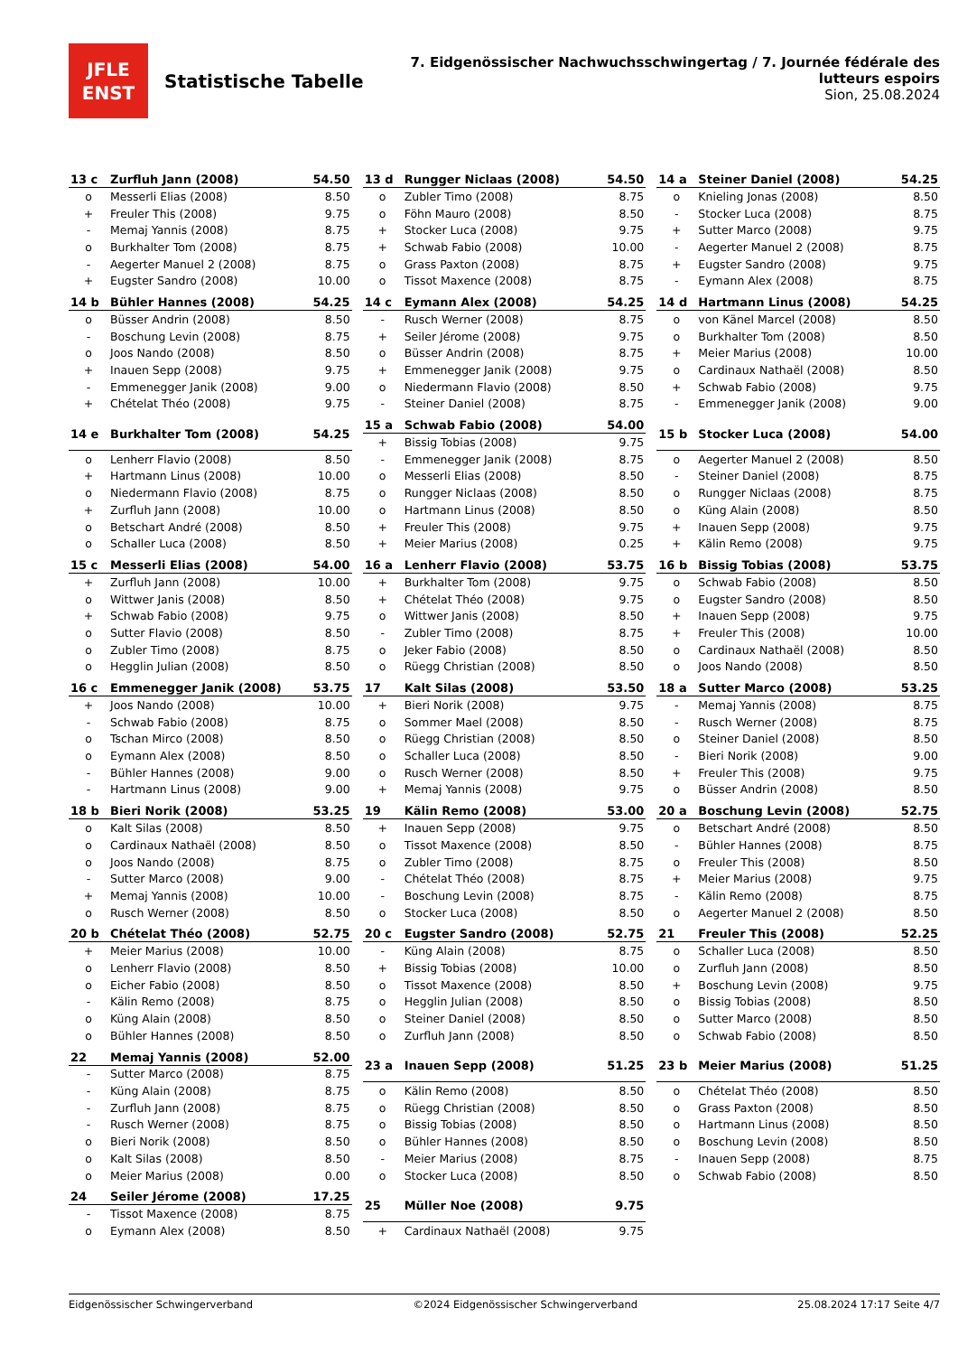JFLE
ENST
Statistische Tabelle
7. Eidgenössischer Nachwuchsschwingertag / 7. Journée fédérale des lutteurs espoirs
Sion, 25.08.2024
| 13 c | Zurfluh Jann (2008) | 54.50 |
| --- | --- | --- |
| o | Messerli Elias (2008) | 8.50 |
| + | Freuler This (2008) | 9.75 |
| - | Memaj Yannis (2008) | 8.75 |
| o | Burkhalter Tom (2008) | 8.75 |
| - | Aegerter Manuel 2 (2008) | 8.75 |
| + | Eugster Sandro (2008) | 10.00 |
| 13 d | Rungger Niclaas (2008) | 54.50 |
| --- | --- | --- |
| o | Zubler Timo (2008) | 8.75 |
| o | Föhn Mauro (2008) | 8.50 |
| + | Stocker Luca (2008) | 9.75 |
| + | Schwab Fabio (2008) | 10.00 |
| o | Grass Paxton (2008) | 8.75 |
| o | Tissot Maxence (2008) | 8.75 |
| 14 a | Steiner Daniel (2008) | 54.25 |
| --- | --- | --- |
| o | Knieling Jonas (2008) | 8.50 |
| - | Stocker Luca (2008) | 8.75 |
| + | Sutter Marco (2008) | 9.75 |
| - | Aegerter Manuel 2 (2008) | 8.75 |
| + | Eugster Sandro (2008) | 9.75 |
| - | Eymann Alex (2008) | 8.75 |
| 14 b | Bühler Hannes (2008) | 54.25 |
| --- | --- | --- |
| o | Büsser Andrin (2008) | 8.50 |
| - | Boschung Levin (2008) | 8.75 |
| o | Joos Nando (2008) | 8.50 |
| + | Inauen Sepp (2008) | 9.75 |
| - | Emmenegger Janik (2008) | 9.00 |
| + | Chételat Théo (2008) | 9.75 |
| 14 c | Eymann Alex (2008) | 54.25 |
| --- | --- | --- |
| - | Rusch Werner (2008) | 8.75 |
| + | Seiler Jérome (2008) | 9.75 |
| o | Büsser Andrin (2008) | 8.75 |
| + | Emmenegger Janik (2008) | 9.75 |
| o | Niedermann Flavio (2008) | 8.50 |
| - | Steiner Daniel (2008) | 8.75 |
| 14 d | Hartmann Linus (2008) | 54.25 |
| --- | --- | --- |
| o | von Känel Marcel (2008) | 8.50 |
| o | Burkhalter Tom (2008) | 8.50 |
| + | Meier Marius (2008) | 10.00 |
| o | Cardinaux Nathaël (2008) | 8.50 |
| + | Schwab Fabio (2008) | 9.75 |
| - | Emmenegger Janik (2008) | 9.00 |
| 14 e | Burkhalter Tom (2008) | 54.25 |
| --- | --- | --- |
| o | Lenherr Flavio (2008) | 8.50 |
| + | Hartmann Linus (2008) | 10.00 |
| o | Niedermann Flavio (2008) | 8.75 |
| + | Zurfluh Jann (2008) | 10.00 |
| o | Betschart André (2008) | 8.50 |
| o | Schaller Luca (2008) | 8.50 |
| 15 a | Schwab Fabio (2008) | 54.00 |
| --- | --- | --- |
| + | Bissig Tobias (2008) | 9.75 |
| - | Emmenegger Janik (2008) | 8.75 |
| o | Messerli Elias (2008) | 8.50 |
| o | Rungger Niclaas (2008) | 8.50 |
| o | Hartmann Linus (2008) | 8.50 |
| + | Freuler This (2008) | 9.75 |
| + | Meier Marius (2008) | 0.25 |
| 15 b | Stocker Luca (2008) | 54.00 |
| --- | --- | --- |
| o | Aegerter Manuel 2 (2008) | 8.50 |
| - | Steiner Daniel (2008) | 8.75 |
| o | Rungger Niclaas (2008) | 8.75 |
| o | Küng Alain (2008) | 8.50 |
| + | Inauen Sepp (2008) | 9.75 |
| + | Kälin Remo (2008) | 9.75 |
| 15 c | Messerli Elias (2008) | 54.00 |
| --- | --- | --- |
| + | Zurfluh Jann (2008) | 10.00 |
| o | Wittwer Janis (2008) | 8.50 |
| + | Schwab Fabio (2008) | 9.75 |
| o | Sutter Flavio (2008) | 8.50 |
| o | Zubler Timo (2008) | 8.75 |
| o | Hegglin Julian (2008) | 8.50 |
| 16 a | Lenherr Flavio (2008) | 53.75 |
| --- | --- | --- |
| + | Burkhalter Tom (2008) | 9.75 |
| + | Chételat Théo (2008) | 9.75 |
| o | Wittwer Janis (2008) | 8.50 |
| - | Zubler Timo (2008) | 8.75 |
| o | Jeker Fabio (2008) | 8.50 |
| o | Rüegg Christian (2008) | 8.50 |
| 16 b | Bissig Tobias (2008) | 53.75 |
| --- | --- | --- |
| o | Schwab Fabio (2008) | 8.50 |
| o | Eugster Sandro (2008) | 8.50 |
| + | Inauen Sepp (2008) | 9.75 |
| + | Freuler This (2008) | 10.00 |
| o | Cardinaux Nathaël (2008) | 8.50 |
| o | Joos Nando (2008) | 8.50 |
| 16 c | Emmenegger Janik (2008) | 53.75 |
| --- | --- | --- |
| + | Joos Nando (2008) | 10.00 |
| - | Schwab Fabio (2008) | 8.75 |
| o | Tschan Mirco (2008) | 8.50 |
| o | Eymann Alex (2008) | 8.50 |
| - | Bühler Hannes (2008) | 9.00 |
| - | Hartmann Linus (2008) | 9.00 |
| 17 | Kalt Silas (2008) | 53.50 |
| --- | --- | --- |
| + | Bieri Norik (2008) | 9.75 |
| o | Sommer Mael (2008) | 8.50 |
| o | Rüegg Christian (2008) | 8.50 |
| o | Schaller Luca (2008) | 8.50 |
| o | Rusch Werner (2008) | 8.50 |
| + | Memaj Yannis (2008) | 9.75 |
| 18 a | Sutter Marco (2008) | 53.25 |
| --- | --- | --- |
| - | Memaj Yannis (2008) | 8.75 |
| - | Rusch Werner (2008) | 8.75 |
| o | Steiner Daniel (2008) | 8.50 |
| - | Bieri Norik (2008) | 9.00 |
| + | Freuler This (2008) | 9.75 |
| o | Büsser Andrin (2008) | 8.50 |
| 18 b | Bieri Norik (2008) | 53.25 |
| --- | --- | --- |
| o | Kalt Silas (2008) | 8.50 |
| o | Cardinaux Nathaël (2008) | 8.50 |
| o | Joos Nando (2008) | 8.75 |
| - | Sutter Marco (2008) | 9.00 |
| + | Memaj Yannis (2008) | 10.00 |
| o | Rusch Werner (2008) | 8.50 |
| 19 | Kälin Remo (2008) | 53.00 |
| --- | --- | --- |
| + | Inauen Sepp (2008) | 9.75 |
| o | Tissot Maxence (2008) | 8.50 |
| o | Zubler Timo (2008) | 8.75 |
| - | Chételat Théo (2008) | 8.75 |
| - | Boschung Levin (2008) | 8.75 |
| o | Stocker Luca (2008) | 8.50 |
| 20 a | Boschung Levin (2008) | 52.75 |
| --- | --- | --- |
| o | Betschart André (2008) | 8.50 |
| - | Bühler Hannes (2008) | 8.75 |
| o | Freuler This (2008) | 8.50 |
| + | Meier Marius (2008) | 9.75 |
| - | Kälin Remo (2008) | 8.75 |
| o | Aegerter Manuel 2 (2008) | 8.50 |
| 20 b | Chételat Théo (2008) | 52.75 |
| --- | --- | --- |
| + | Meier Marius (2008) | 10.00 |
| o | Lenherr Flavio (2008) | 8.50 |
| o | Eicher Fabio (2008) | 8.50 |
| - | Kälin Remo (2008) | 8.75 |
| o | Küng Alain (2008) | 8.50 |
| o | Bühler Hannes (2008) | 8.50 |
| 20 c | Eugster Sandro (2008) | 52.75 |
| --- | --- | --- |
| - | Küng Alain (2008) | 8.75 |
| + | Bissig Tobias (2008) | 10.00 |
| o | Tissot Maxence (2008) | 8.50 |
| o | Hegglin Julian (2008) | 8.50 |
| o | Steiner Daniel (2008) | 8.50 |
| o | Zurfluh Jann (2008) | 8.50 |
| 21 | Freuler This (2008) | 52.25 |
| --- | --- | --- |
| o | Schaller Luca (2008) | 8.50 |
| o | Zurfluh Jann (2008) | 8.50 |
| + | Boschung Levin (2008) | 9.75 |
| o | Bissig Tobias (2008) | 8.50 |
| o | Sutter Marco (2008) | 8.50 |
| o | Schwab Fabio (2008) | 8.50 |
| 22 | Memaj Yannis (2008) | 52.00 |
| --- | --- | --- |
| - | Sutter Marco (2008) | 8.75 |
| - | Küng Alain (2008) | 8.75 |
| - | Zurfluh Jann (2008) | 8.75 |
| - | Rusch Werner (2008) | 8.75 |
| o | Bieri Norik (2008) | 8.50 |
| o | Kalt Silas (2008) | 8.50 |
| o | Meier Marius (2008) | 0.00 |
| 23 a | Inauen Sepp (2008) | 51.25 |
| --- | --- | --- |
| o | Kälin Remo (2008) | 8.50 |
| o | Rüegg Christian (2008) | 8.50 |
| o | Bissig Tobias (2008) | 8.50 |
| o | Bühler Hannes (2008) | 8.50 |
| - | Meier Marius (2008) | 8.75 |
| o | Stocker Luca (2008) | 8.50 |
| 23 b | Meier Marius (2008) | 51.25 |
| --- | --- | --- |
| o | Chételat Théo (2008) | 8.50 |
| o | Grass Paxton (2008) | 8.50 |
| o | Hartmann Linus (2008) | 8.50 |
| o | Boschung Levin (2008) | 8.50 |
| - | Inauen Sepp (2008) | 8.75 |
| o | Schwab Fabio (2008) | 8.50 |
| 24 | Seiler Jérome (2008) | 17.25 |
| --- | --- | --- |
| - | Tissot Maxence (2008) | 8.75 |
| o | Eymann Alex (2008) | 8.50 |
| 25 | Müller Noe (2008) | 9.75 |
| --- | --- | --- |
| + | Cardinaux Nathaël (2008) | 9.75 |
Eidgenössischer Schwingerverband ©2024 Eidgenössischer Schwingerverband 25.08.2024 17:17 Seite 4/7